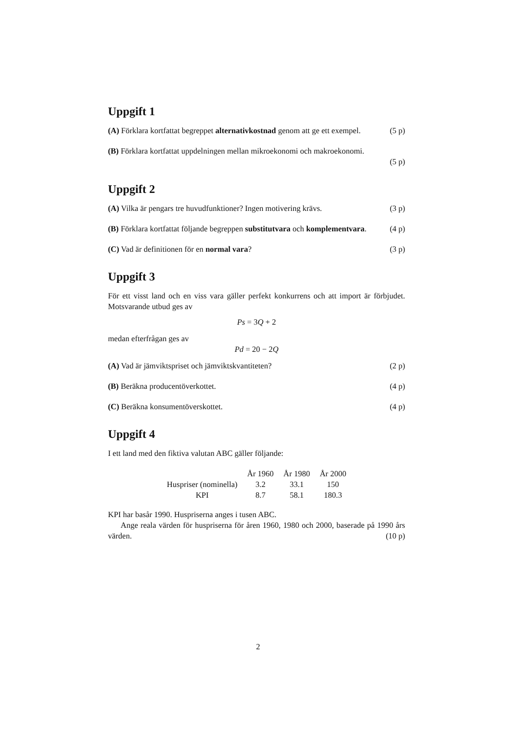Uppgift 1
(A) Förklara kortfattat begreppet alternativkostnad genom att ge ett exempel. (5 p)
(B) Förklara kortfattat uppdelningen mellan mikroekonomi och makroekonomi.
(5 p)
Uppgift 2
(A) Vilka är pengars tre huvudfunktioner? Ingen motivering krävs. (3 p)
(B) Förklara kortfattat följande begreppen substitutvara och komplementvara. (4 p)
(C) Vad är definitionen för en normal vara? (3 p)
Uppgift 3
För ett visst land och en viss vara gäller perfekt konkurrens och att import är förbjudet. Motsvarande utbud ges av
Ps = 3 Q + 2
medan efterfrågan ges av
Pd = 20 − 2 Q
(A) Vad är jämviktspriset och jämviktskvantiteten? (2 p)
(B) Beräkna producentöverkottet. (4 p)
(C) Beräkna konsumentöverskottet. (4 p)
Uppgift 4
I ett land med den fiktiva valutan ABC gäller följande:
| | År 1960 | År 1980 | År 2000 |
| --- | --- | --- | --- |
| Huspriser (nominella) | 3.2 | 33.1 | 150 |
| KPI | 8.7 | 58.1 | 180.3 |
KPI har basår 1990. Huspriserna anges i tusen ABC.
Ange reala värden för huspriserna för åren 1960, 1980 och 2000, baserade på 1990 års värden. (10 p)
2